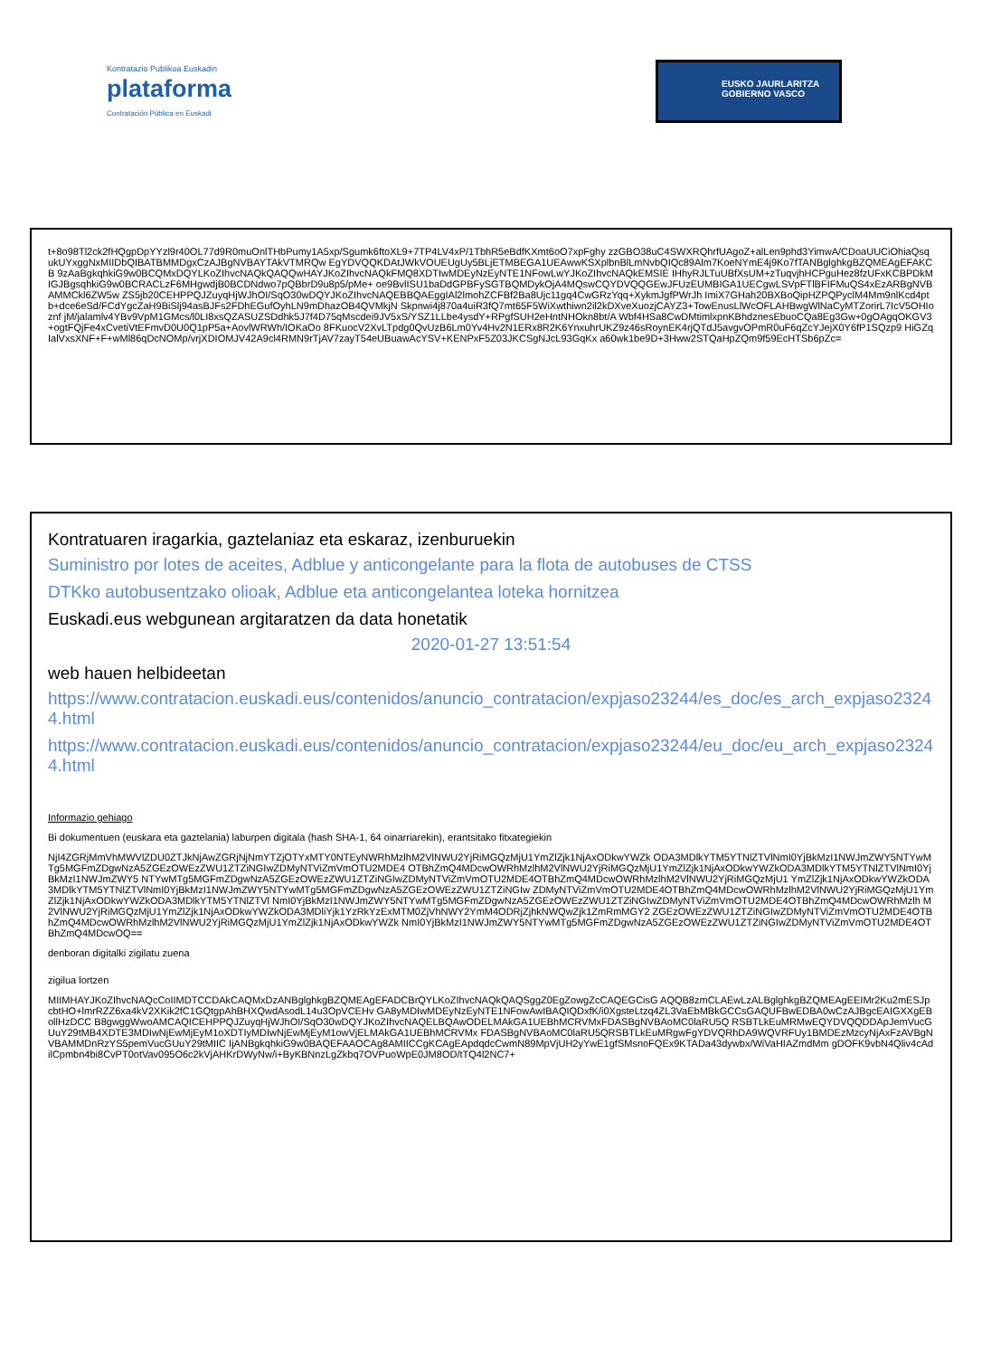Kontratazio Publikoa Euskadin
plataforma
Contratación Pública en Euskadi
EUSKO JAURLARITZA
GOBIERNO VASCO
t+8o98Tl2ck2fHQgpDpYYzl9r40OL77d9R0muOnlTHbPumy1A5xp/Sgumk6ftoXL9+7TP4LV4xP/1TbhR5eBdfKXmt6oO7xpFghy zzGBO38uC4SWXRQhrfUAgoZ+alLen9phd3YimwA/CDoaUUCiOhiaQsqukUYxggNxMIIDbQIBATBMMDgxCzAJBgNVBAYTAkVTMRQw EgYDVQQKDAtJWkVOUEUgUy5BLjETMBEGA1UEAwwKSXplbnBlLmNvbQIQc89Alm7KoeNYmE4j9Ko7fTANBglghkgBZQMEAgEFAKCB 9zAaBgkqhkiG9w0BCQMxDQYLKoZIhvcNAQkQAQQwHAYJKoZIhvcNAQkFMQ8XDTIwMDEyNzEyNTE1NFowLwYJKoZIhvcNAQkEMSIE IHhyRJLTuUBfXsUM+zTuqvjhHCPguHez8fzUFxKCBPDkMIGJBgsqhkiG9w0BCRACLzF6MHgwdjB0BCDNdwo7pQBbrD9u8p5/pMe+ oe9BvlISU1baDdGPBFySGTBQMDykOjA4MQswCQYDVQQGEwJFUzEUMBIGA1UECgwLSVpFTlBFIFMuQS4xEzARBgNVBAMMCkl6ZW5w ZS5jb20CEHPPQJZuyqHjWJhOI/SqO30wDQYJKoZIhvcNAQEBBQAEggIAl2lmohZCFBf2Ba8Ujc11gq4CwGRzYqq+XykmJgfPWrJh ImiX7GHah20BXBoQipHZPQPyclM4Mm9nlKcd4ptb+dce6eSd/FCdYgcZaH9BiSlj94asBJFs2FDhEGufOyhLN9mDhazOB4QVMkjN Skpnwi4j870a4uiR3fQ7mt65F5WiXwthiwn2il2kDXveXuozjCAYZ3+TowEnusLlWcOFLAHBwgWlNaCyMTZorirL7IcV5OHIoznf jM/jalamlv4YBv9VpM1GMcs/l0LI8xsQZASUZSDdhk5J7f4D75qMscdei9JV5xS/YSZ1LLbe4ysdY+RPgfSUH2eHntNHOkn8bt/A Wbf4HSa8CwDMtimlxpnKBhdznesEbuoCQa8Eg3Gw+0gOAgqOKGV3+ogtFQjFe4xCvetiVtEFmvD0U0Q1pP5a+AovlWRWh/IOKaOo 8FKuocV2XvLTpdg0QvUzB6Lm0Yv4Hv2N1ERx8R2K6YnxuhrUKZ9z46sRoynEK4rjQTdJ5avgvOPmR0uF6qZcYJejX0Y6fP1SQzp9 HiGZqIalVxsXNF+F+wMl86qDcNOMp/vrjXDIOMJV42A9cl4RMN9rTjAV7zayT54eUBuawAcYSV+KENPxF5Z03JKCSgNJcL93GqKx a60wk1be9D+3Hww2STQaHpZQm9f59EcHTSb6pZc=
Kontratuaren iragarkia, gaztelaniaz eta eskaraz, izenburuekin
Suministro por lotes de aceites, Adblue y anticongelante para la flota de autobuses de CTSS
DTKko autobusentzako olioak, Adblue eta anticongelantea loteka hornitzea
Euskadi.eus webgunean argitaratzen da data honetatik
2020-01-27 13:51:54
web hauen helbideetan
https://www.contratacion.euskadi.eus/contenidos/anuncio_contratacion/expjaso23244/es_doc/es_arch_expjaso23244.html
https://www.contratacion.euskadi.eus/contenidos/anuncio_contratacion/expjaso23244/eu_doc/eu_arch_expjaso23244.html
Informazio gehiago
Bi dokumentuen (euskara eta gaztelania) laburpen digitala (hash SHA-1, 64 oinarriarekin), erantsitako fitxategiekin
NjI4ZGRjMmVhMWVlZDU0ZTJkNjAwZGRjNjNmYTZjOTYxMTY0NTEyNWRhMzlhM2VlNWU2YjRiMGQzMjU1YmZlZjk1NjAxODkwYWZk ODA3MDlkYTM5YTNlZTVlNmI0YjBkMzI1NWJmZWY5NTYwMTg5MGFmZDgwNzA5ZGEzOWEzZWU1ZTZiNGIwZDMyNTViZmVmOTU2MDE4 OTBhZmQ4MDcwOWRhMzlhM2VlNWU2YjRiMGQzMjU1YmZlZjk1NjAxODkwYWZkODA3MDlkYTM5YTNlZTVlNmI0YjBkMzI1NWJmZWY5 NTYwMTg5MGFmZDgwNzA5ZGEzOWEzZWU1ZTZiNGIwZDMyNTViZmVmOTU2MDE4OTBhZmQ4MDcwOWRhMzlhM2VlNWU2YjRiMGQzMjU1 YmZlZjk1NjAxODkwYWZkODA3MDlkYTM5YTNlZTVlNmI0YjBkMzI1NWJmZWY5NTYwMTg5MGFmZDgwNzA5ZGEzOWEzZWU1ZTZiNGIw ZDMyNTViZmVmOTU2MDE4OTBhZmQ4MDcwOWRhMzlhM2VlNWU2YjRiMGQzMjU1YmZlZjk1NjAxODkwYWZkODA3MDlkYTM5YTNlZTVl NmI0YjBkMzI1NWJmZWY5NTYwMTg5MGFmZDgwNzA5ZGEzOWEzZWU1ZTZiNGIwZDMyNTViZmVmOTU2MDE4OTBhZmQ4MDcwOWRhMzlh M2VlNWU2YjRiMGQzMjU1YmZlZjk1NjAxODkwYWZkODA3MDliYjk1YzRkYzExMTM0ZjVhNWY2YmM4ODRjZjhkNWQwZjk1ZmRmMGY2 ZGEzOWEzZWU1ZTZiNGIwZDMyNTViZmVmOTU2MDE4OTBhZmQ4MDcwOWRhMzlhM2VlNWU2YjRiMGQzMjU1YmZlZjk1NjAxODkwYWZk NmI0YjBkMzI1NWJmZWY5NTYwMTg5MGFmZDgwNzA5ZGEzOWEzZWU1ZTZiNGIwZDMyNTViZmVmOTU2MDE4OTBhZmQ4MDcwOQ==
denboran digitalki zigilatu zuena
zigilua lortzen
MIIMHAYJKoZIhvcNAQcCoIIMDTCCDAkCAQMxDzANBglghkgBZQMEAgEFADCBrQYLKoZIhvcNAQkQAQSggZ0EgZowgZcCAQEGCisG AQQB8zmCLAEwLzALBglghkgBZQMEAgEEIMr2Ku2mESJpcbtHO+lmrRZZ6xa4kV2XKik2fC1GQtgpAhBHXQwdAsodL14u3OpVCEHv GA8yMDIwMDEyNzEyNTE1NFowAwIBAQIQDxfK/i0XgsteLtzq4ZL3VaEbMBkGCCsGAQUFBwEDBA0wCzAJBgcEAIGXXgEBollHzDCC B8gwggWwoAMCAQICEHPPQJZuyqHjWJhOI/SqO30wDQYJKoZIhvcNAQELBQAwODELMAkGA1UEBhMCRVMxFDASBgNVBAoMC0laRU5Q RSBTLkEuMRMwEQYDVQQDDApJemVucGUuY29tMB4XDTE3MDIwNjEwMjEyM1oXDTIyMDIwNjEwMjEyM1owVjELMAkGA1UEBhMCRVMx FDASBgNVBAoMC0laRU5QRSBTLkEuMRgwFgYDVQRhDA9WQVRFUy1BMDEzMzcyNjAxFzAVBgNVBAMMDnRzYS5pemVucGUuY29tMIIC IjANBgkqhkiG9w0BAQEFAAOCAg8AMIICCgKCAgEApdqdcCwmN89MpVjUH2yYwE1gfSMsnoFQEx9KTADa43dywbx/WiVaHIAZmdMm gDOFK9vbN4Qliv4cAdilCpmbn4bi8CvPT0otVav095O6c2kVjAHKrDWyNw/i+ByKBNnzLgZkbq7OVPuoWpE0JM8OD/tTQ4l2NC7+